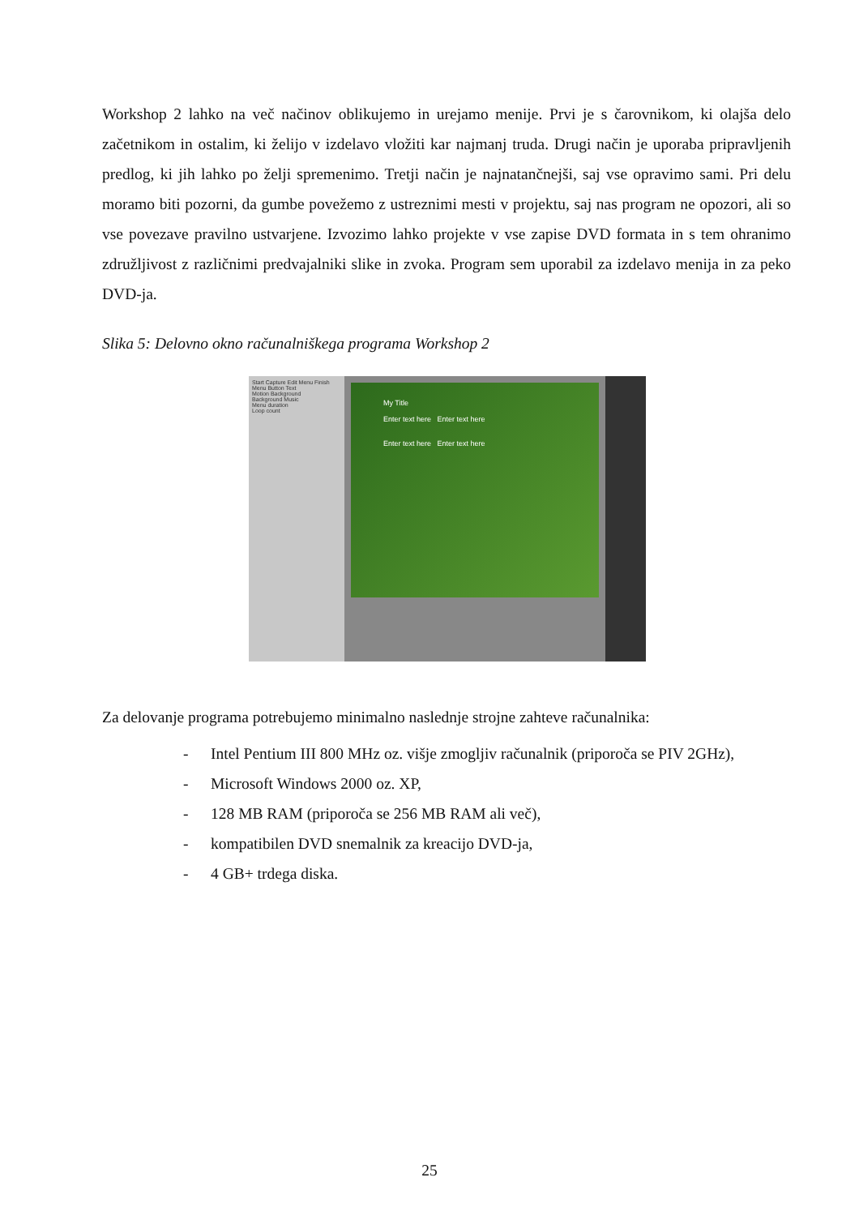Workshop 2 lahko na več načinov oblikujemo in urejamo menije. Prvi je s čarovnikom, ki olajša delo začetnikom in ostalim, ki želijo v izdelavo vložiti kar najmanj truda. Drugi način je uporaba pripravljenih predlog, ki jih lahko po želji spremenimo. Tretji način je najnatančnejši, saj vse opravimo sami. Pri delu moramo biti pozorni, da gumbe povežemo z ustreznimi mesti v projektu, saj nas program ne opozori, ali so vse povezave pravilno ustvarjene. Izvozimo lahko projekte v vse zapise DVD formata in s tem ohranimo združljivost z različnimi predvajalniki slike in zvoka. Program sem uporabil za izdelavo menija in za peko DVD-ja.
Slika 5: Delovno okno računalniškega programa Workshop 2
Start Capture Edit Menu Finish
Menu Button Text
Motion Background
Background Music
Menu duration
Loop count
My Title
Enter text here Enter text here
Enter text here Enter text here
Za delovanje programa potrebujemo minimalno naslednje strojne zahteve računalnika:
- Intel Pentium III 800 MHz oz. višje zmogljiv računalnik (priporoča se PIV 2GHz),
- Microsoft Windows 2000 oz. XP,
- 128 MB RAM (priporoča se 256 MB RAM ali več),
- kompatibilen DVD snemalnik za kreacijo DVD-ja,
- 4 GB+ trdega diska.
25